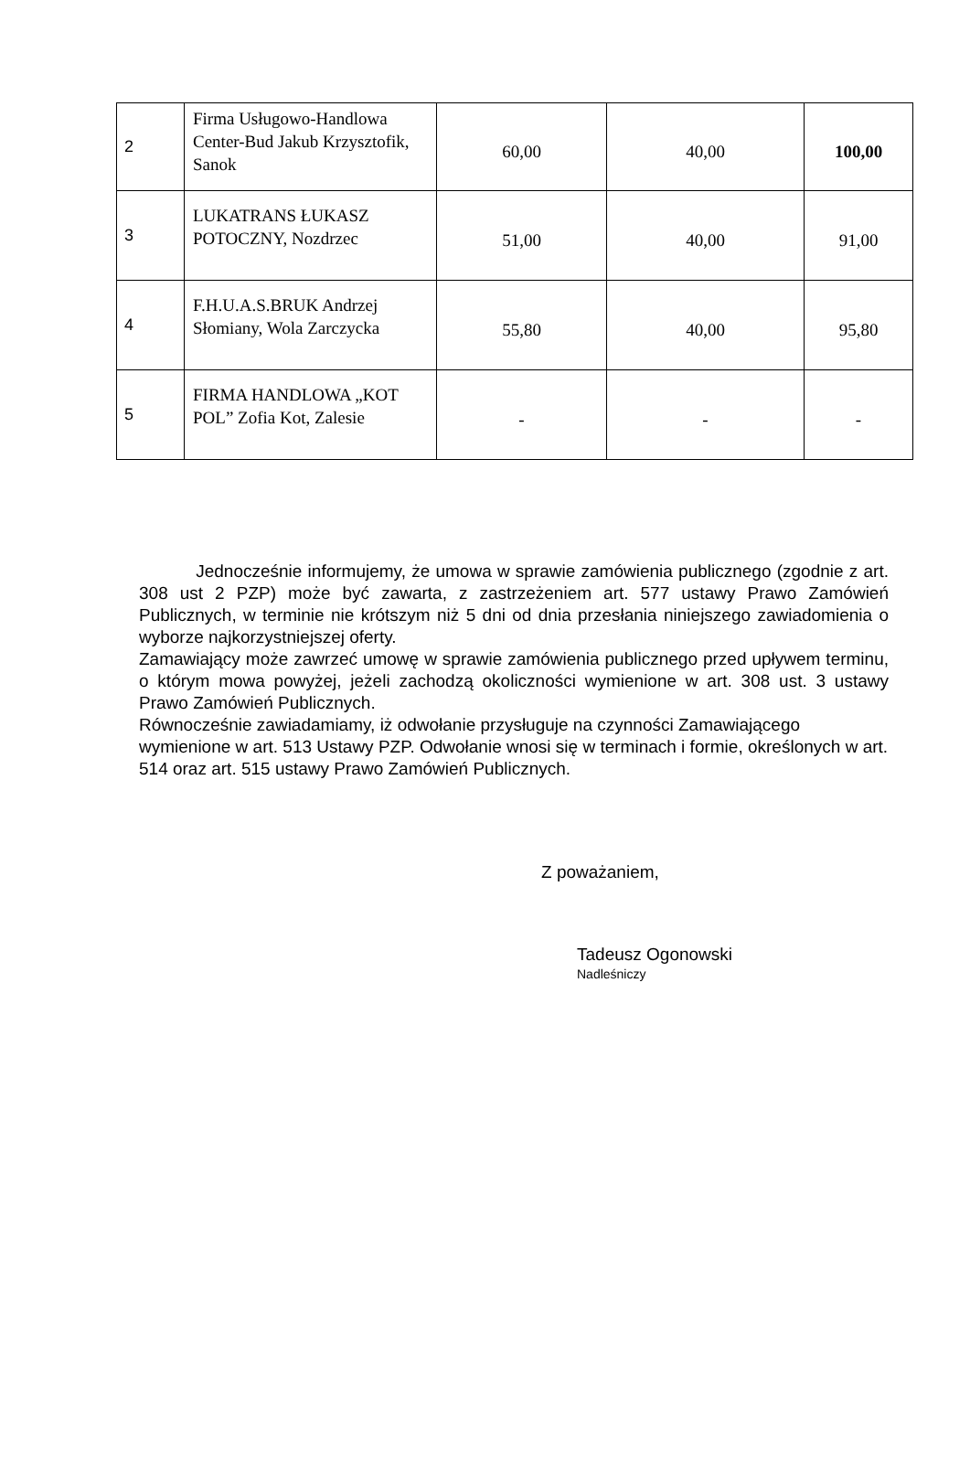| 2 | Firma Usługowo-Handlowa Center-Bud Jakub Krzysztofik, Sanok | 60,00 | 40,00 | 100,00 |
| 3 | LUKATRANS ŁUKASZ POTOCZNY, Nozdrzec | 51,00 | 40,00 | 91,00 |
| 4 | F.H.U.A.S.BRUK Andrzej Słomiany, Wola Zarczycka | 55,80 | 40,00 | 95,80 |
| 5 | FIRMA HANDLOWA „KOT POL” Zofia Kot, Zalesie | - | - | - |
Jednocześnie informujemy, że umowa w sprawie zamówienia publicznego (zgodnie z art. 308 ust 2 PZP) może być zawarta, z zastrzeżeniem art. 577 ustawy Prawo Zamówień Publicznych, w terminie nie krótszym niż 5 dni od dnia przesłania niniejszego zawiadomienia o wyborze najkorzystniejszej oferty.
Zamawiający może zawrzeć umowę w sprawie zamówienia publicznego przed upływem terminu, o którym mowa powyżej, jeżeli zachodzą okoliczności wymienione w art. 308 ust. 3 ustawy Prawo Zamówień Publicznych.
Równocześnie zawiadamiamy, iż odwołanie przysługuje na czynności Zamawiającego wymienione w art. 513 Ustawy PZP. Odwołanie wnosi się w terminach i formie, określonych w art. 514 oraz art. 515 ustawy Prawo Zamówień Publicznych.
Z poważaniem,
Tadeusz Ogonowski
Nadleśniczy